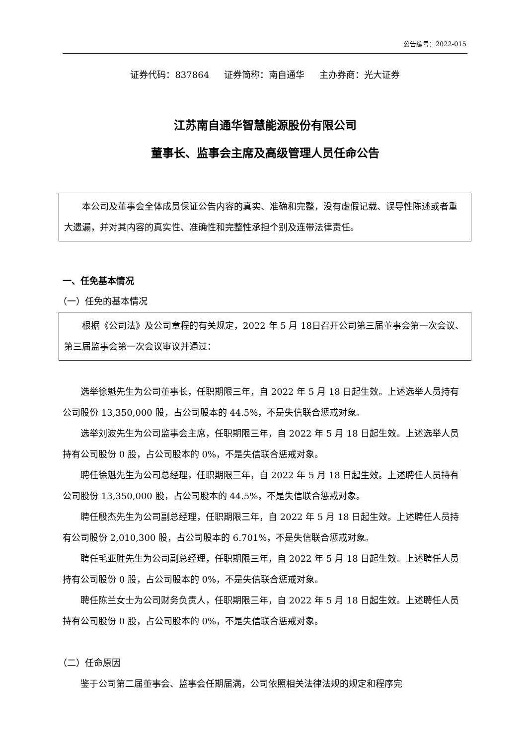公告编号：2022-015
证券代码：837864 证券简称：南自通华 主办券商：光大证券
江苏南自通华智慧能源股份有限公司
董事长、监事会主席及高级管理人员任命公告
本公司及董事会全体成员保证公告内容的真实、准确和完整，没有虚假记载、误导性陈述或者重大遗漏，并对其内容的真实性、准确性和完整性承担个别及连带法律责任。
一、任免基本情况
（一）任免的基本情况
根据《公司法》及公司章程的有关规定，2022 年 5 月 18日召开公司第三届董事会第一次会议、第三届监事会第一次会议审议并通过：
选举徐魁先生为公司董事长，任职期限三年，自 2022 年 5 月 18 日起生效。上述选举人员持有公司股份 13,350,000 股，占公司股本的 44.5%，不是失信联合惩戒对象。
选举刘波先生为公司监事会主席，任职期限三年，自 2022 年 5 月 18 日起生效。上述选举人员持有公司股份 0 股，占公司股本的 0%，不是失信联合惩戒对象。
聘任徐魁先生为公司总经理，任职期限三年，自 2022 年 5 月 18 日起生效。上述聘任人员持有公司股份 13,350,000 股，占公司股本的 44.5%，不是失信联合惩戒对象。
聘任殷杰先生为公司副总经理，任职期限三年，自 2022 年 5 月 18 日起生效。上述聘任人员持有公司股份 2,010,300 股，占公司股本的 6.701%，不是失信联合惩戒对象。
聘任毛亚胜先生为公司副总经理，任职期限三年，自 2022 年 5 月 18 日起生效。上述聘任人员持有公司股份 0 股，占公司股本的 0%，不是失信联合惩戒对象。
聘任陈兰女士为公司财务负责人，任职期限三年，自 2022 年 5 月 18 日起生效。上述聘任人员持有公司股份 0 股，占公司股本的 0%，不是失信联合惩戒对象。
（二）任命原因
鉴于公司第二届董事会、监事会任期届满，公司依照相关法律法规的规定和程序完